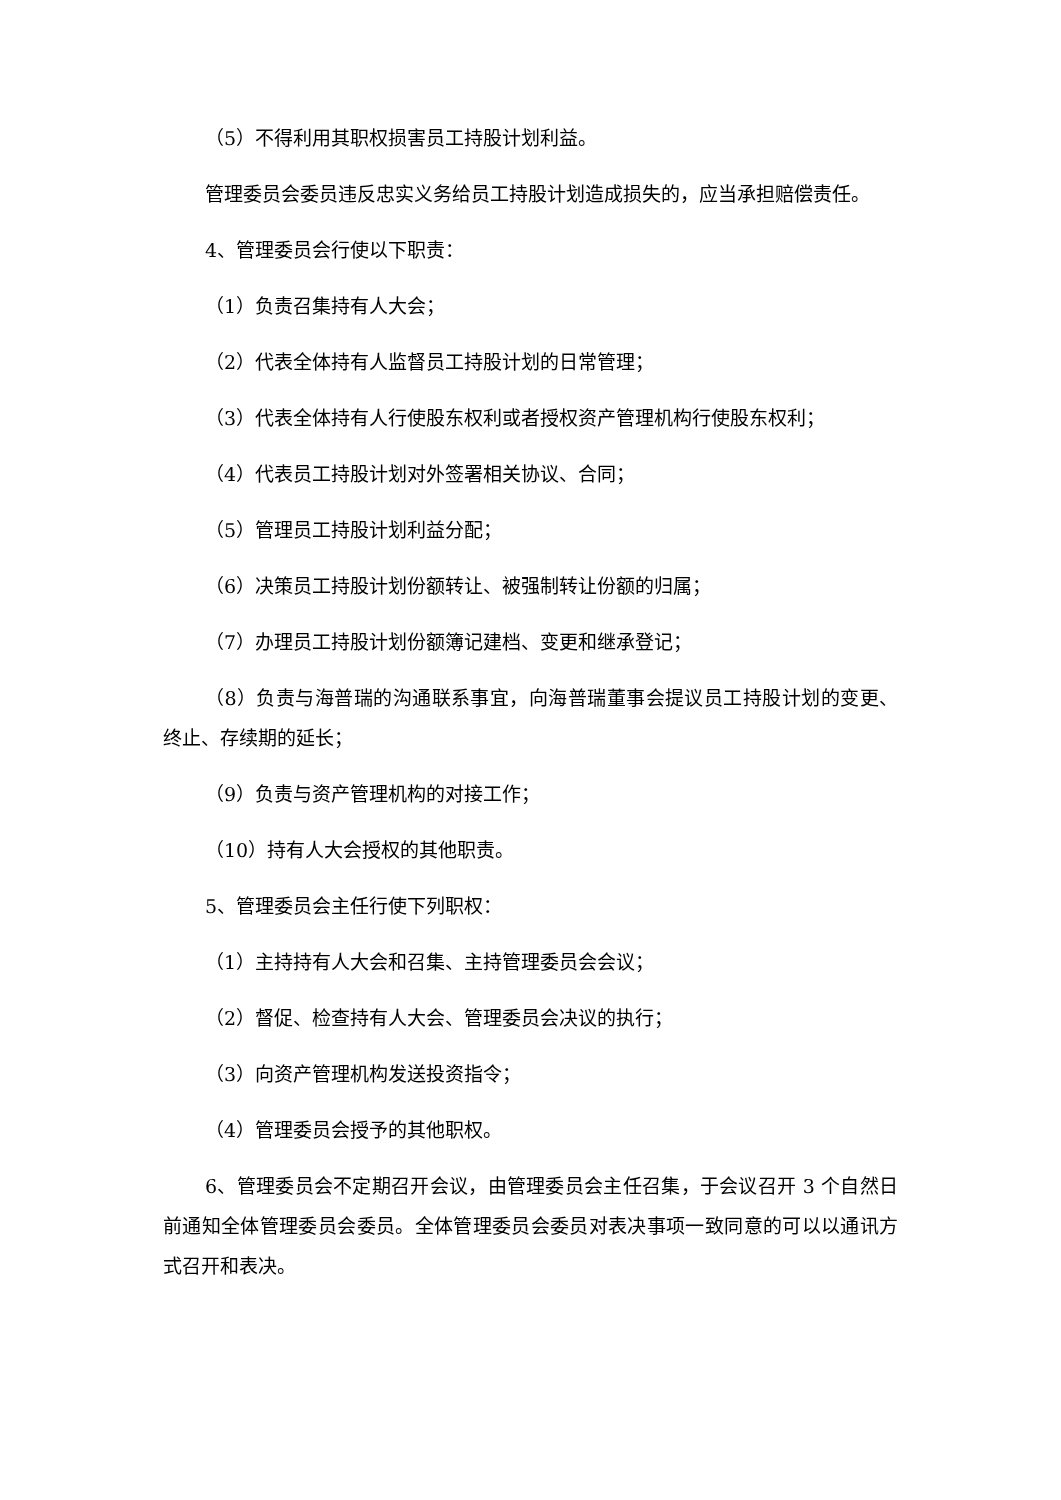（5）不得利用其职权损害员工持股计划利益。
管理委员会委员违反忠实义务给员工持股计划造成损失的，应当承担赔偿责任。
4、管理委员会行使以下职责：
（1）负责召集持有人大会；
（2）代表全体持有人监督员工持股计划的日常管理；
（3）代表全体持有人行使股东权利或者授权资产管理机构行使股东权利；
（4）代表员工持股计划对外签署相关协议、合同；
（5）管理员工持股计划利益分配；
（6）决策员工持股计划份额转让、被强制转让份额的归属；
（7）办理员工持股计划份额簿记建档、变更和继承登记；
（8）负责与海普瑞的沟通联系事宜，向海普瑞董事会提议员工持股计划的变更、终止、存续期的延长；
（9）负责与资产管理机构的对接工作；
（10）持有人大会授权的其他职责。
5、管理委员会主任行使下列职权：
（1）主持持有人大会和召集、主持管理委员会会议；
（2）督促、检查持有人大会、管理委员会决议的执行；
（3）向资产管理机构发送投资指令；
（4）管理委员会授予的其他职权。
6、管理委员会不定期召开会议，由管理委员会主任召集，于会议召开 3 个自然日前通知全体管理委员会委员。全体管理委员会委员对表决事项一致同意的可以以通讯方式召开和表决。